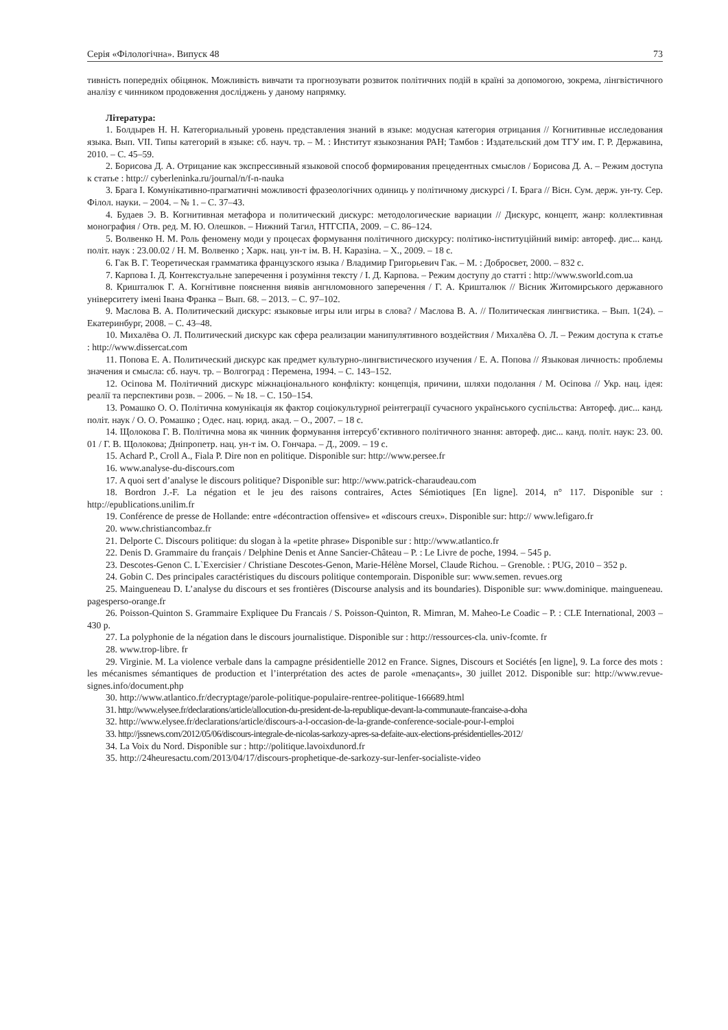Серія «Філологічна». Випуск 48 73
тивність попередніх обіцянок. Можливість вивчати та прогнозувати розвиток політичних подій в країні за допомогою, зокрема, лінгвістичного аналізу є чинником продовження досліджень у даному напрямку.
Література:
1. Болдырев Н. Н. Категориальный уровень представления знаний в языке: модусная категория отрицания // Когнитивные исследования языка. Вып. VII. Типы категорий в языке: сб. науч. тр. – М. : Институт языкознания РАН; Тамбов : Издательский дом ТГУ им. Г. Р. Державина, 2010. – С. 45–59.
2. Борисова Д. А. Отрицание как экспрессивный языковой способ формирования прецедентных смыслов / Борисова Д. А. – Режим доступа к статье : http:// cyberleninka.ru/journal/n/f-n-nauka
3. Брага І. Комунікативно-прагматичні можливості фразеологічних одиниць у політичному дискурсі / І. Брага // Вісн. Сум. держ. ун-ту. Сер. Філол. науки. – 2004. – № 1. – С. 37–43.
4. Будаев Э. В. Когнитивная метафора и политический дискурс: методологические вариации // Дискурс, концепт, жанр: коллективная монография / Отв. ред. М. Ю. Олешков. – Нижний Тагил, НТГСПА, 2009. – С. 86–124.
5. Волвенко Н. М. Роль феномену моди у процесах формування політичного дискурсу: політико-інституційний вимір: автореф. дис... канд. політ. наук : 23.00.02 / Н. М. Волвенко ; Харк. нац. ун-т ім. В. Н. Каразіна. – Х., 2009. – 18 с.
6. Гак В. Г. Теоретическая грамматика французского языка / Владимир Григорьевич Гак. – М. : Добросвет, 2000. – 832 с.
7. Карпова І. Д. Контекстуальне заперечення і розуміння тексту / І. Д. Карпова. – Режим доступу до статті : http://www.sworld.com.ua
8. Кришталюк Г. А. Когнітивне пояснення виявів ангнломовного заперечення / Г. А. Кришталюк // Вісник Житомирського державного університету імені Івана Франка – Вып. 68. – 2013. – С. 97–102.
9. Маслова В. А. Политический дискурс: языковые игры или игры в слова? / Маслова В. А. // Политическая лингвистика. – Вып. 1(24). – Екатеринбург, 2008. – С. 43–48.
10. Михалёва О. Л. Политический дискурс как сфера реализации манипулятивного воздействия / Михалёва О. Л. – Режим доступа к статье : http://www.dissercat.com
11. Попова Е. А. Политический дискурс как предмет культурно-лингвистического изучения / Е. А. Попова // Языковая личность: проблемы значения и смысла: сб. науч. тр. – Волгоград : Перемена, 1994. – С. 143–152.
12. Осіпова М. Політичний дискурс міжнаціонального конфлікту: концепція, причини, шляхи подолання / М. Осіпова // Укр. нац. ідея: реалії та перспективи розв. – 2006. – № 18. – С. 150–154.
13. Ромашко О. О. Політична комунікація як фактор соціокультурної реінтеграції сучасного українського суспільства: Автореф. дис... канд. політ. наук / О. О. Ромашко ; Одес. нац. юрид. акад. – О., 2007. – 18 с.
14. Щолокова Г. В. Політична мова як чинник формування інтерсуб’єктивного політичного знання: автореф. дис... канд. політ. наук: 23. 00. 01 / Г. В. Щолокова; Дніпропетр. нац. ун-т ім. О. Гончара. – Д., 2009. – 19 с.
15. Achard P., Croll A., Fiala P. Dire non en politique. Disponible sur: http://www.persee.fr
16. www.analyse-du-discours.com
17. A quoi sert d’analyse le discours politique? Disponible sur: http://www.patrick-charaudeau.com
18. Bordron J.-F. La négation et le jeu des raisons contraires, Actes Sémiotiques [En ligne]. 2014, n° 117. Disponible sur : http://epublications.unilim.fr
19. Conférence de presse de Hollande: entre «décontraction offensive» et «discours creux». Disponible sur: http:// www.lefigaro.fr
20. www.christiancombaz.fr
21. Delporte C. Discours politique: du slogan à la «petite phrase» Disponible sur : http://www.atlantico.fr
22. Denis D. Grammaire du français / Delphine Denis et Anne Sancier-Château – P. : Le Livre de poche, 1994. – 545 p.
23. Descotes-Genon C. L`Exercisier / Christiane Descotes-Genon, Marie-Hélène Morsel, Claude Richou. – Grenoble. : PUG, 2010 – 352 p.
24. Gobin C. Des principales caractéristiques du discours politique contemporain. Disponible sur: www.semen. revues.org
25. Maingueneau D. L’analyse du discours et ses frontières (Discourse analysis and its boundaries). Disponible sur: www.dominique. maingueneau. pagesperso-orange.fr
26. Poisson-Quinton S. Grammaire Expliquee Du Francais / S. Poisson-Quinton, R. Mimran, M. Maheo-Le Coadic – P. : CLE International, 2003 – 430 p.
27. La polyphonie de la négation dans le discours journalistique. Disponible sur : http://ressources-cla. univ-fcomte. fr
28. www.trop-libre. fr
29. Virginie. M. La violence verbale dans la campagne présidentielle 2012 en France. Signes, Discours et Sociétés [en ligne], 9. La force des mots : les mécanismes sémantiques de production et l’interprétation des actes de parole «menaçants», 30 juillet 2012. Disponible sur: http://www.revue-signes.info/document.php
30. http://www.atlantico.fr/decryptage/parole-politique-populaire-rentree-politique-166689.html
31. http://www.elysee.fr/declarations/article/allocution-du-president-de-la-republique-devant-la-communaute-francaise-a-doha
32. http://www.elysee.fr/declarations/article/discours-a-l-occasion-de-la-grande-conference-sociale-pour-l-emploi
33. http://jssnews.com/2012/05/06/discours-integrale-de-nicolas-sarkozy-apres-sa-defaite-aux-elections-présidentielles-2012/
34. La Voix du Nord. Disponible sur : http://politique.lavoixdunord.fr
35. http://24heuresactu.com/2013/04/17/discours-prophetique-de-sarkozy-sur-lenfer-socialiste-video